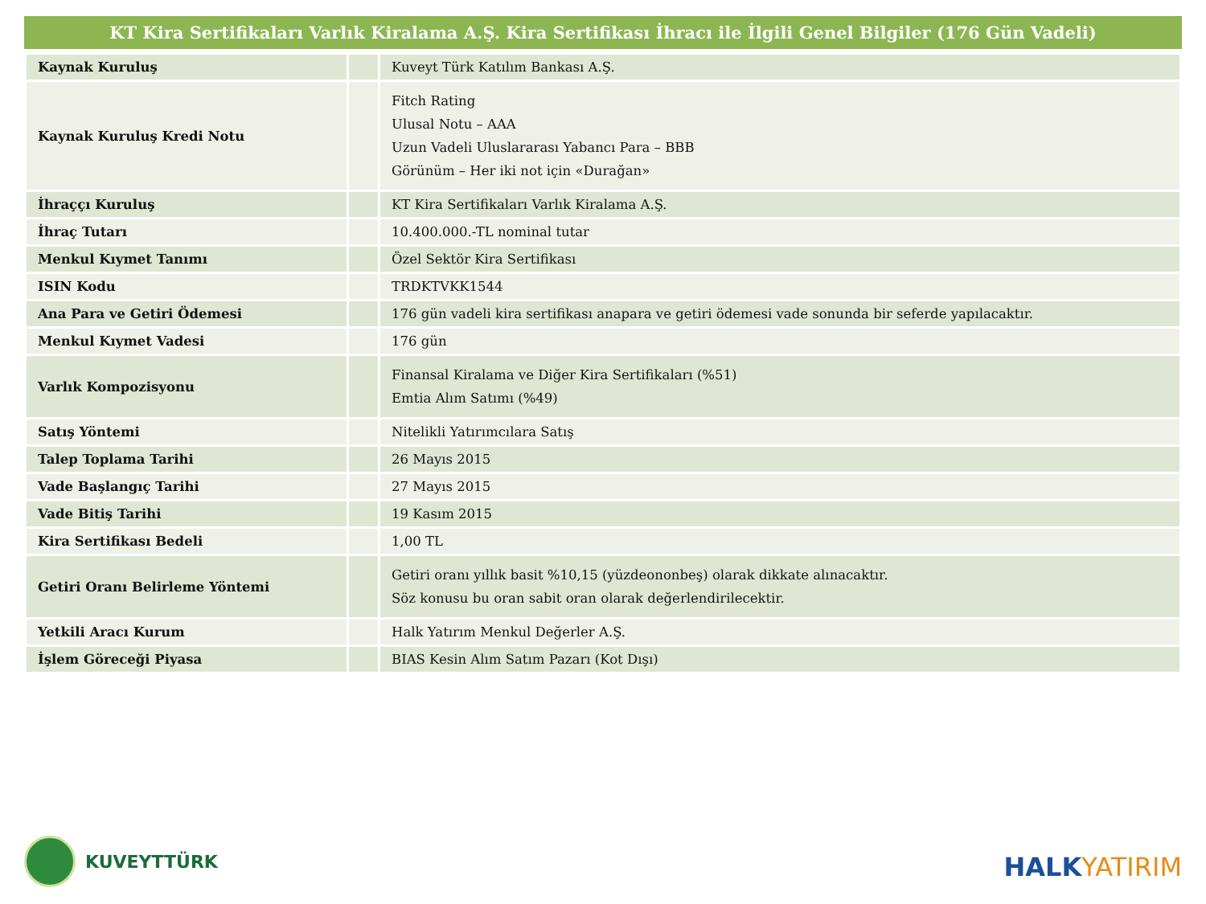KT Kira Sertifikaları Varlık Kiralama A.Ş. Kira Sertifikası İhracı ile İlgili Genel Bilgiler (176 Gün Vadeli)
| Kaynak Kuruluş | | Kuveyt Türk Katılım Bankası A.Ş. |
| Kaynak Kuruluş Kredi Notu | | Fitch Rating Ulusal Notu – AAA Uzun Vadeli Uluslararası Yabancı Para – BBB Görünüm – Her iki not için «Durağan» |
| İhraççı Kuruluş | | KT Kira Sertifikaları Varlık Kiralama A.Ş. |
| İhraç Tutarı | | 10.400.000.-TL nominal tutar |
| Menkul Kıymet Tanımı | | Özel Sektör Kira Sertifikası |
| ISIN Kodu | | TRDKTVKK1544 |
| Ana Para ve Getiri Ödemesi | | 176 gün vadeli kira sertifikası anapara ve getiri ödemesi vade sonunda bir seferde yapılacaktır. |
| Menkul Kıymet Vadesi | | 176 gün |
| Varlık Kompozisyonu | | Finansal Kiralama ve Diğer Kira Sertifikaları (%51) Emtia Alım Satımı (%49) |
| Satış Yöntemi | | Nitelikli Yatırımcılara Satış |
| Talep Toplama Tarihi | | 26 Mayıs 2015 |
| Vade Başlangıç Tarihi | | 27 Mayıs 2015 |
| Vade Bitiş Tarihi | | 19 Kasım 2015 |
| Kira Sertifikası Bedeli | | 1,00 TL |
| Getiri Oranı Belirleme Yöntemi | | Getiri oranı yıllık basit %10,15 (yüzdeononbeş) olarak dikkate alınacaktır. Söz konusu bu oran sabit oran olarak değerlendirilecektir. |
| Yetkili Aracı Kurum | | Halk Yatırım Menkul Değerler A.Ş. |
| İşlem Göreceği Piyasa | | BIAS Kesin Alım Satım Pazarı (Kot Dışı) |
KUVEYTTÜRK
HALKYATIRIM